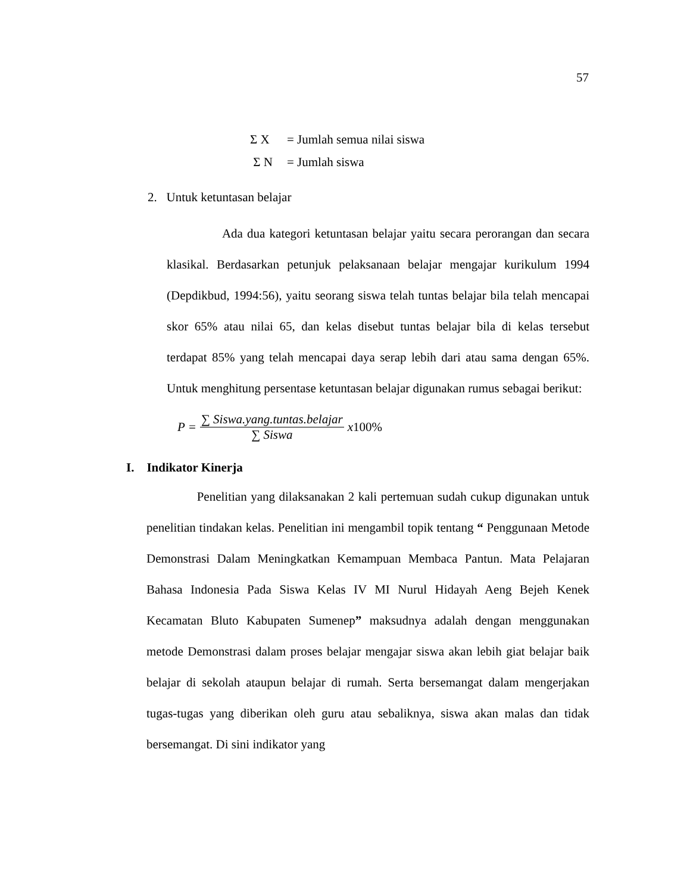57
Σ X = Jumlah semua nilai siswa
Σ N = Jumlah siswa
2. Untuk ketuntasan belajar
Ada dua kategori ketuntasan belajar yaitu secara perorangan dan secara klasikal. Berdasarkan petunjuk pelaksanaan belajar mengajar kurikulum 1994 (Depdikbud, 1994:56), yaitu seorang siswa telah tuntas belajar bila telah mencapai skor 65% atau nilai 65, dan kelas disebut tuntas belajar bila di kelas tersebut terdapat 85% yang telah mencapai daya serap lebih dari atau sama dengan 65%. Untuk menghitung persentase ketuntasan belajar digunakan rumus sebagai berikut:
P = ∑ Siswa.yang.tuntas.belajar ∑ Siswa x 100%
I. Indikator Kinerja
Penelitian yang dilaksanakan 2 kali pertemuan sudah cukup digunakan untuk penelitian tindakan kelas. Penelitian ini mengambil topik tentang “ Penggunaan Metode Demonstrasi Dalam Meningkatkan Kemampuan Membaca Pantun. Mata Pelajaran Bahasa Indonesia Pada Siswa Kelas IV MI Nurul Hidayah Aeng Bejeh Kenek Kecamatan Bluto Kabupaten Sumenep” maksudnya adalah dengan menggunakan metode Demonstrasi dalam proses belajar mengajar siswa akan lebih giat belajar baik belajar di sekolah ataupun belajar di rumah. Serta bersemangat dalam mengerjakan tugas-tugas yang diberikan oleh guru atau sebaliknya, siswa akan malas dan tidak bersemangat. Di sini indikator yang